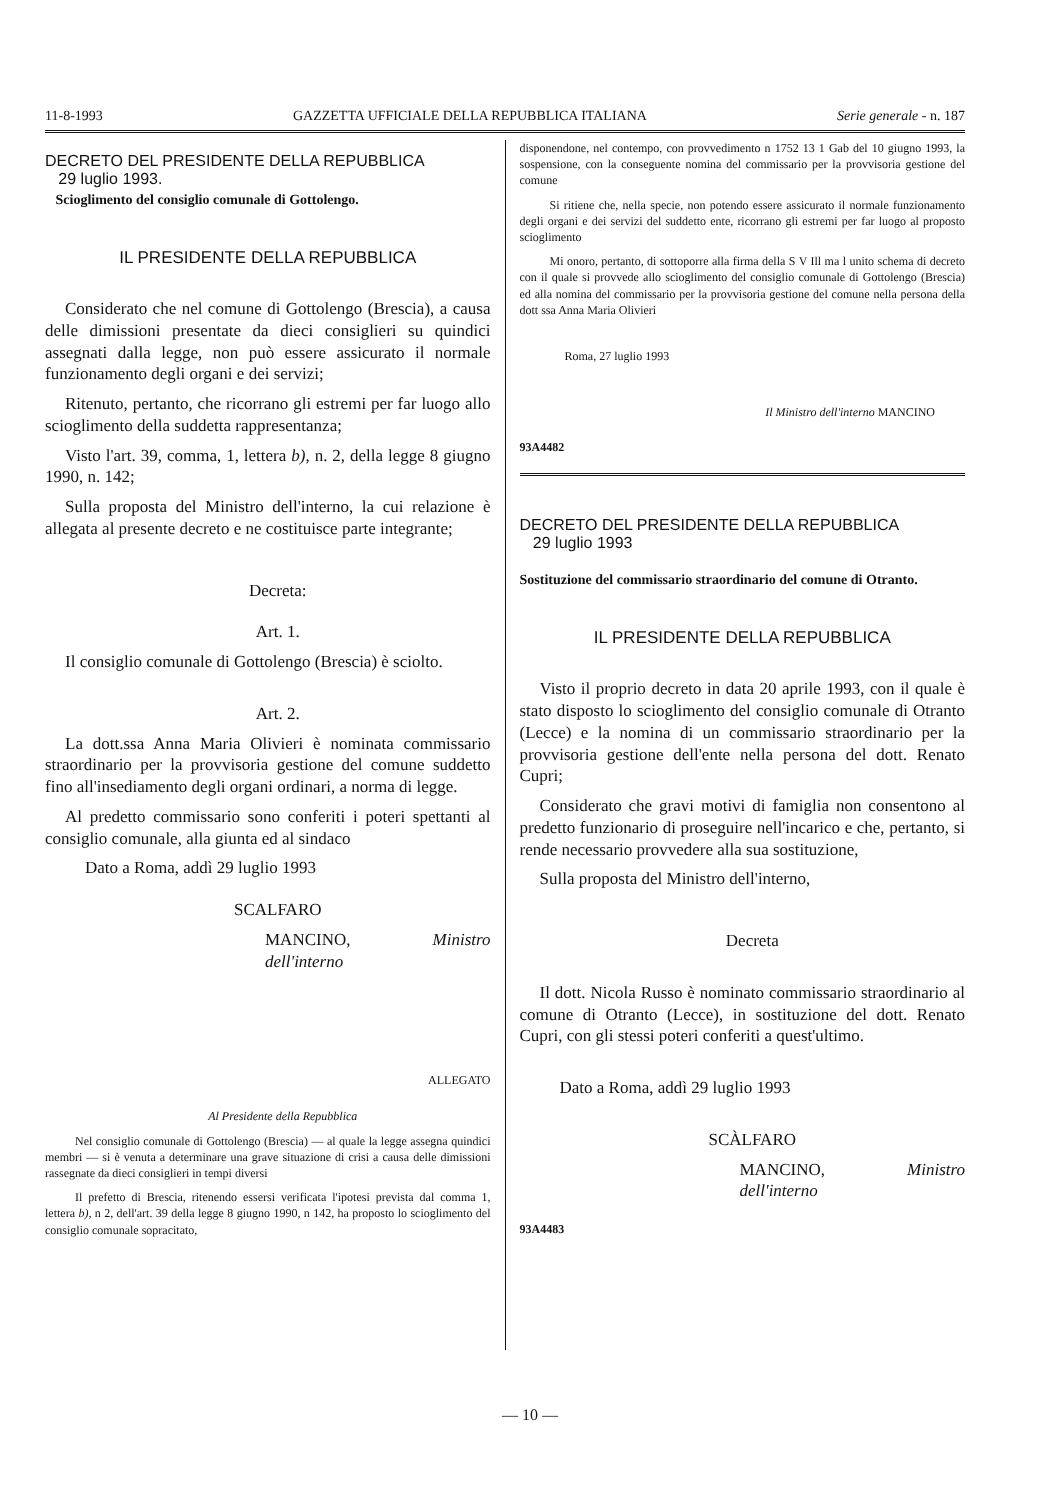11-8-1993 GAZZETTA UFFICIALE DELLA REPUBBLICA ITALIANA Serie generale - n. 187
DECRETO DEL PRESIDENTE DELLA REPUBBLICA
29 luglio 1993.
Scioglimento del consiglio comunale di Gottolengo.
IL PRESIDENTE DELLA REPUBBLICA
Considerato che nel comune di Gottolengo (Brescia), a causa delle dimissioni presentate da dieci consiglieri su quindici assegnati dalla legge, non può essere assicurato il normale funzionamento degli organi e dei servizi;
Ritenuto, pertanto, che ricorrano gli estremi per far luogo allo scioglimento della suddetta rappresentanza;
Visto l'art. 39, comma, 1, lettera b), n. 2, della legge 8 giugno 1990, n. 142;
Sulla proposta del Ministro dell'interno, la cui relazione è allegata al presente decreto e ne costituisce parte integrante;
Decreta:
Art. 1.
Il consiglio comunale di Gottolengo (Brescia) è sciolto.
Art. 2.
La dott.ssa Anna Maria Olivieri è nominata commissario straordinario per la provvisoria gestione del comune suddetto fino all'insediamento degli organi ordinari, a norma di legge.
Al predetto commissario sono conferiti i poteri spettanti al consiglio comunale, alla giunta ed al sindaco
Dato a Roma, addì 29 luglio 1993
SCALFARO
MANCINO, Ministro dell'interno
ALLEGATO
Al Presidente della Repubblica
Nel consiglio comunale di Gottolengo (Brescia) — al quale la legge assegna quindici membri — si è venuta a determinare una grave situazione di crisi a causa delle dimissioni rassegnate da dieci consiglieri in tempi diversi
Il prefetto di Brescia, ritenendo essersi verificata l'ipotesi prevista dal comma 1, lettera b), n 2, dell'art. 39 della legge 8 giugno 1990, n 142, ha proposto lo scioglimento del consiglio comunale sopracitato,
disponendone, nel contempo, con provvedimento n 1752 13 1 Gab del 10 giugno 1993, la sospensione, con la conseguente nomina del commissario per la provvisoria gestione del comune
Si ritiene che, nella specie, non potendo essere assicurato il normale funzionamento degli organi e dei servizi del suddetto ente, ricorrano gli estremi per far luogo al proposto scioglimento
Mi onoro, pertanto, di sottoporre alla firma della S V Ill ma l unito schema di decreto con il quale si provvede allo scioglimento del consiglio comunale di Gottolengo (Brescia) ed alla nomina del commissario per la provvisoria gestione del comune nella persona della dott ssa Anna Maria Olivieri
Roma, 27 luglio 1993
Il Ministro dell'interno MANCINO
93A4482
DECRETO DEL PRESIDENTE DELLA REPUBBLICA
29 luglio 1993
Sostituzione del commissario straordinario del comune di Otranto.
IL PRESIDENTE DELLA REPUBBLICA
Visto il proprio decreto in data 20 aprile 1993, con il quale è stato disposto lo scioglimento del consiglio comunale di Otranto (Lecce) e la nomina di un commissario straordinario per la provvisoria gestione dell'ente nella persona del dott. Renato Cupri;
Considerato che gravi motivi di famiglia non consentono al predetto funzionario di proseguire nell'incarico e che, pertanto, si rende necessario provvedere alla sua sostituzione,
Sulla proposta del Ministro dell'interno,
Decreta
Il dott. Nicola Russo è nominato commissario straordinario al comune di Otranto (Lecce), in sostituzione del dott. Renato Cupri, con gli stessi poteri conferiti a quest'ultimo.
Dato a Roma, addì 29 luglio 1993
SCÀLFARO
MANCINO, Ministro dell'interno
93A4483
— 10 —